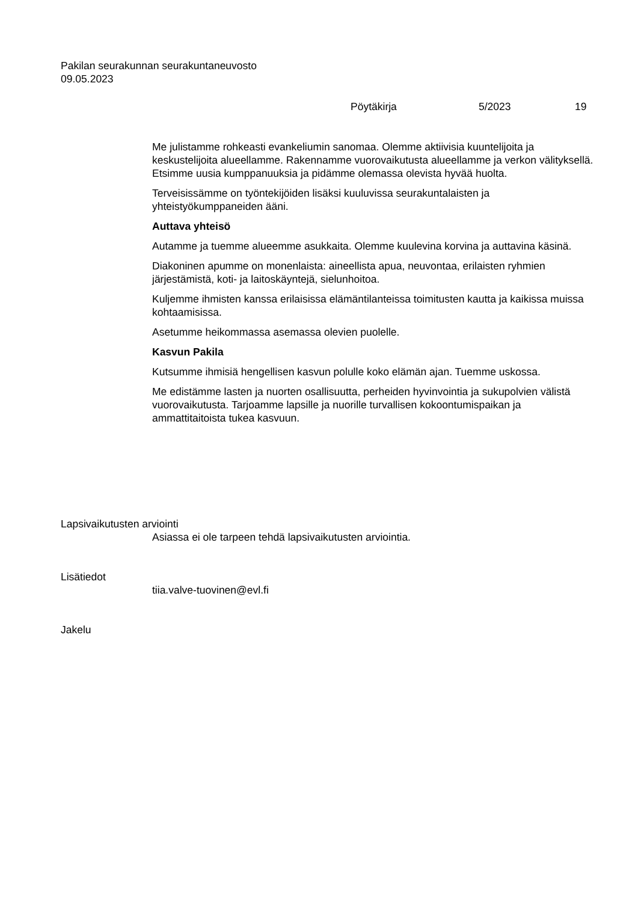Pakilan seurakunnan seurakuntaneuvosto
09.05.2023
Pöytäkirja 5/2023 19
Me julistamme rohkeasti evankeliumin sanomaa. Olemme aktiivisia kuuntelijoita ja keskustelijoita alueellamme. Rakennamme vuorovaikutusta alueellamme ja verkon välityksellä. Etsimme uusia kumppanuuksia ja pidämme olemassa olevista hyvää huolta.
Terveisissämme on työntekijöiden lisäksi kuuluvissa seurakuntalaisten ja yhteistyökumppaneiden ääni.
Auttava yhteisö
Autamme ja tuemme alueemme asukkaita. Olemme kuulevina korvina ja auttavina käsinä.
Diakoninen apumme on monenlaista: aineellista apua, neuvontaa, erilaisten ryhmien järjestämistä, koti- ja laitoskäyntejä, sielunhoitoa.
Kuljemme ihmisten kanssa erilaisissa elämäntilanteissa toimitusten kautta ja kaikissa muissa kohtaamisissa.
Asetumme heikommassa asemassa olevien puolelle.
Kasvun Pakila
Kutsumme ihmisiä hengellisen kasvun polulle koko elämän ajan. Tuemme uskossa.
Me edistämme lasten ja nuorten osallisuutta, perheiden hyvinvointia ja sukupolvien välistä vuorovaikutusta. Tarjoamme lapsille ja nuorille turvallisen kokoontumispaikan ja ammattitaitoista tukea kasvuun.
Lapsivaikutusten arviointi
Asiassa ei ole tarpeen tehdä lapsivaikutusten arviointia.
Lisätiedot
tiia.valve-tuovinen@evl.fi
Jakelu